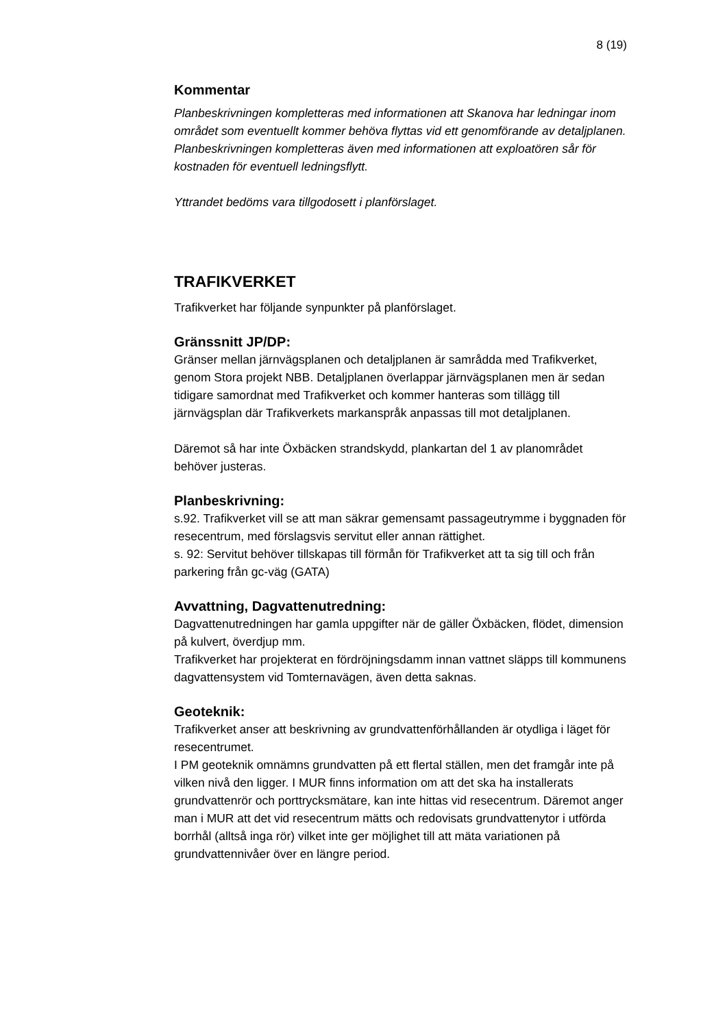8 (19)
Kommentar
Planbeskrivningen kompletteras med informationen att Skanova har ledningar inom området som eventuellt kommer behöva flyttas vid ett genomförande av detaljplanen. Planbeskrivningen kompletteras även med informationen att exploatören sår för kostnaden för eventuell ledningsflytt.
Yttrandet bedöms vara tillgodosett i planförslaget.
TRAFIKVERKET
Trafikverket har följande synpunkter på planförslaget.
Gränssnitt JP/DP:
Gränser mellan järnvägsplanen och detaljplanen är samrådda med Trafikverket, genom Stora projekt NBB. Detaljplanen överlappar järnvägsplanen men är sedan tidigare samordnat med Trafikverket och kommer hanteras som tillägg till järnvägsplan där Trafikverkets markanspråk anpassas till mot detaljplanen.
Däremot så har inte Öxbäcken strandskydd, plankartan del 1 av planområdet behöver justeras.
Planbeskrivning:
s.92. Trafikverket vill se att man säkrar gemensamt passageutrymme i byggnaden för resecentrum, med förslagsvis servitut eller annan rättighet.
s. 92: Servitut behöver tillskapas till förmån för Trafikverket att ta sig till och från parkering från gc-väg (GATA)
Avvattning, Dagvattenutredning:
Dagvattenutredningen har gamla uppgifter när de gäller Öxbäcken, flödet, dimension på kulvert, överdjup mm.
Trafikverket har projekterat en fördröjningsdamm innan vattnet släpps till kommunens dagvattensystem vid Tomternavägen, även detta saknas.
Geoteknik:
Trafikverket anser att beskrivning av grundvattenförhållanden är otydliga i läget för resecentrumet.
I PM geoteknik omnämns grundvatten på ett flertal ställen, men det framgår inte på vilken nivå den ligger. I MUR finns information om att det ska ha installerats grundvattenrör och porttrycksmätare, kan inte hittas vid resecentrum. Däremot anger man i MUR att det vid resecentrum mätts och redovisats grundvattenytor i utförda borrhål (alltså inga rör) vilket inte ger möjlighet till att mäta variationen på grundvattennivåer över en längre period.